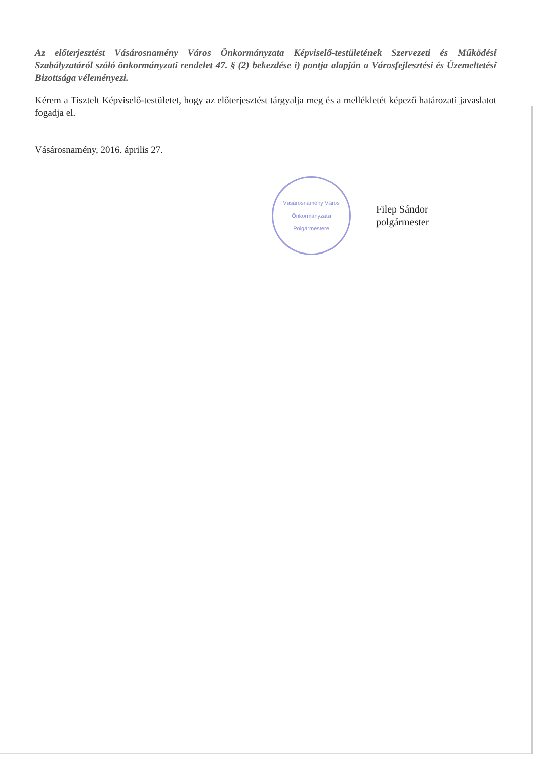Az előterjesztést Vásárosnamény Város Önkormányzata Képviselő-testületének Szervezeti és Működési Szabályzatáról szóló önkormányzati rendelet 47. § (2) bekezdése i) pontja alapján a Városfejlesztési és Üzemeltetési Bizottsága véleményezi.
Kérem a Tisztelt Képviselő-testületet, hogy az előterjesztést tárgyalja meg és a mellékletét képező határozati javaslatot fogadja el.
Vásárosnamény, 2016. április 27.
Vásárosnamény Város Önkormányzata
Polgármestere
Filep Sándor
polgármester